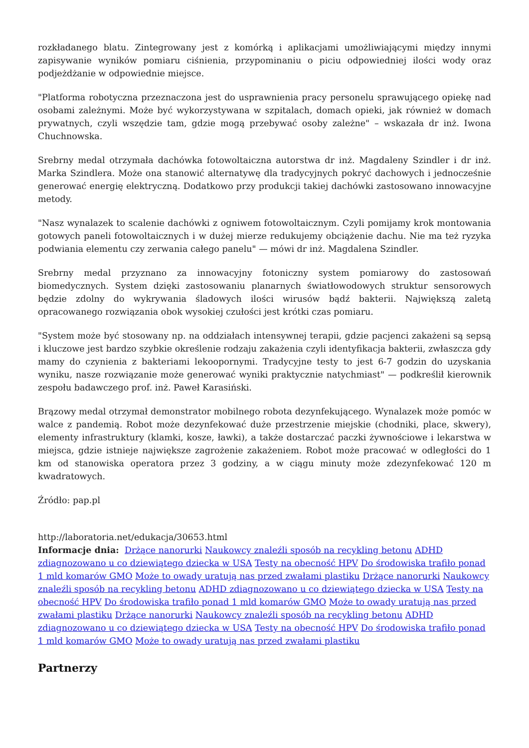rozkładanego blatu. Zintegrowany jest z komórką i aplikacjami umożliwiającymi między innymi zapisywanie wyników pomiaru ciśnienia, przypominaniu o piciu odpowiedniej ilości wody oraz podjeżdżanie w odpowiednie miejsce.
"Platforma robotyczna przeznaczona jest do usprawnienia pracy personelu sprawującego opiekę nad osobami zależnymi. Może być wykorzystywana w szpitalach, domach opieki, jak również w domach prywatnych, czyli wszędzie tam, gdzie mogą przebywać osoby zależne" – wskazała dr inż. Iwona Chuchnowska.
Srebrny medal otrzymała dachówka fotowoltaiczna autorstwa dr inż. Magdaleny Szindler i dr inż. Marka Szindlera. Może ona stanowić alternatywę dla tradycyjnych pokryć dachowych i jednocześnie generować energię elektryczną. Dodatkowo przy produkcji takiej dachówki zastosowano innowacyjne metody.
"Nasz wynalazek to scalenie dachówki z ogniwem fotowoltaicznym. Czyli pomijamy krok montowania gotowych paneli fotowoltaicznych i w dużej mierze redukujemy obciążenie dachu. Nie ma też ryzyka podwiania elementu czy zerwania całego panelu" — mówi dr inż. Magdalena Szindler.
Srebrny medal przyznano za innowacyjny fotoniczny system pomiarowy do zastosowań biomedycznych. System dzięki zastosowaniu planarnych światłowodowych struktur sensorowych będzie zdolny do wykrywania śladowych ilości wirusów bądź bakterii. Największą zaletą opracowanego rozwiązania obok wysokiej czułości jest krótki czas pomiaru.
"System może być stosowany np. na oddziałach intensywnej terapii, gdzie pacjenci zakażeni są sepsą i kluczowe jest bardzo szybkie określenie rodzaju zakażenia czyli identyfikacja bakterii, zwłaszcza gdy mamy do czynienia z bakteriami lekoopornymi. Tradycyjne testy to jest 6-7 godzin do uzyskania wyniku, nasze rozwiązanie może generować wyniki praktycznie natychmiast" — podkreślił kierownik zespołu badawczego prof. inż. Paweł Karasiński.
Brązowy medal otrzymał demonstrator mobilnego robota dezynfekującego. Wynalazek może pomóc w walce z pandemią. Robot może dezynfekować duże przestrzenie miejskie (chodniki, place, skwery), elementy infrastruktury (klamki, kosze, ławki), a także dostarczać paczki żywnościowe i lekarstwa w miejsca, gdzie istnieje największe zagrożenie zakażeniem. Robot może pracować w odległości do 1 km od stanowiska operatora przez 3 godziny, a w ciągu minuty może zdezynfekować 120 m kwadratowych.
Źródło: pap.pl
http://laboratoria.net/edukacja/30653.html
Informacje dnia: Drżące nanorurki Naukowcy znaleźli sposób na recykling betonu ADHD zdiagnozowano u co dziewiątego dziecka w USA Testy na obecność HPV Do środowiska trafiło ponad 1 mld komarów GMO Może to owady uratują nas przed zwałami plastiku Drżące nanorurki Naukowcy znaleźli sposób na recykling betonu ADHD zdiagnozowano u co dziewiątego dziecka w USA Testy na obecność HPV Do środowiska trafiło ponad 1 mld komarów GMO Może to owady uratują nas przed zwałami plastiku Drżące nanorurki Naukowcy znaleźli sposób na recykling betonu ADHD zdiagnozowano u co dziewiątego dziecka w USA Testy na obecność HPV Do środowiska trafiło ponad 1 mld komarów GMO Może to owady uratują nas przed zwałami plastiku
Partnerzy